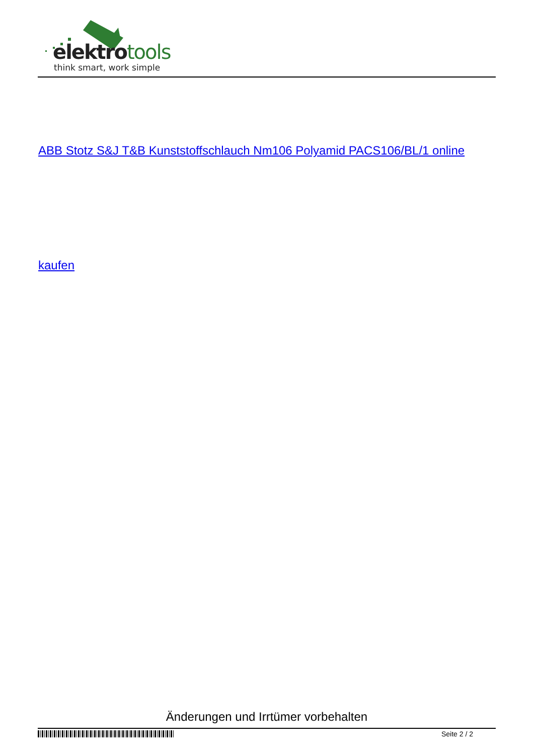elektrotools
think smart, work simple
ABB Stotz S&J T&B Kunststoffschlauch Nm106 Polyamid PACS106/BL/1 online
kaufen
Änderungen und Irrtümer vorbehalten
Seite 2 / 2